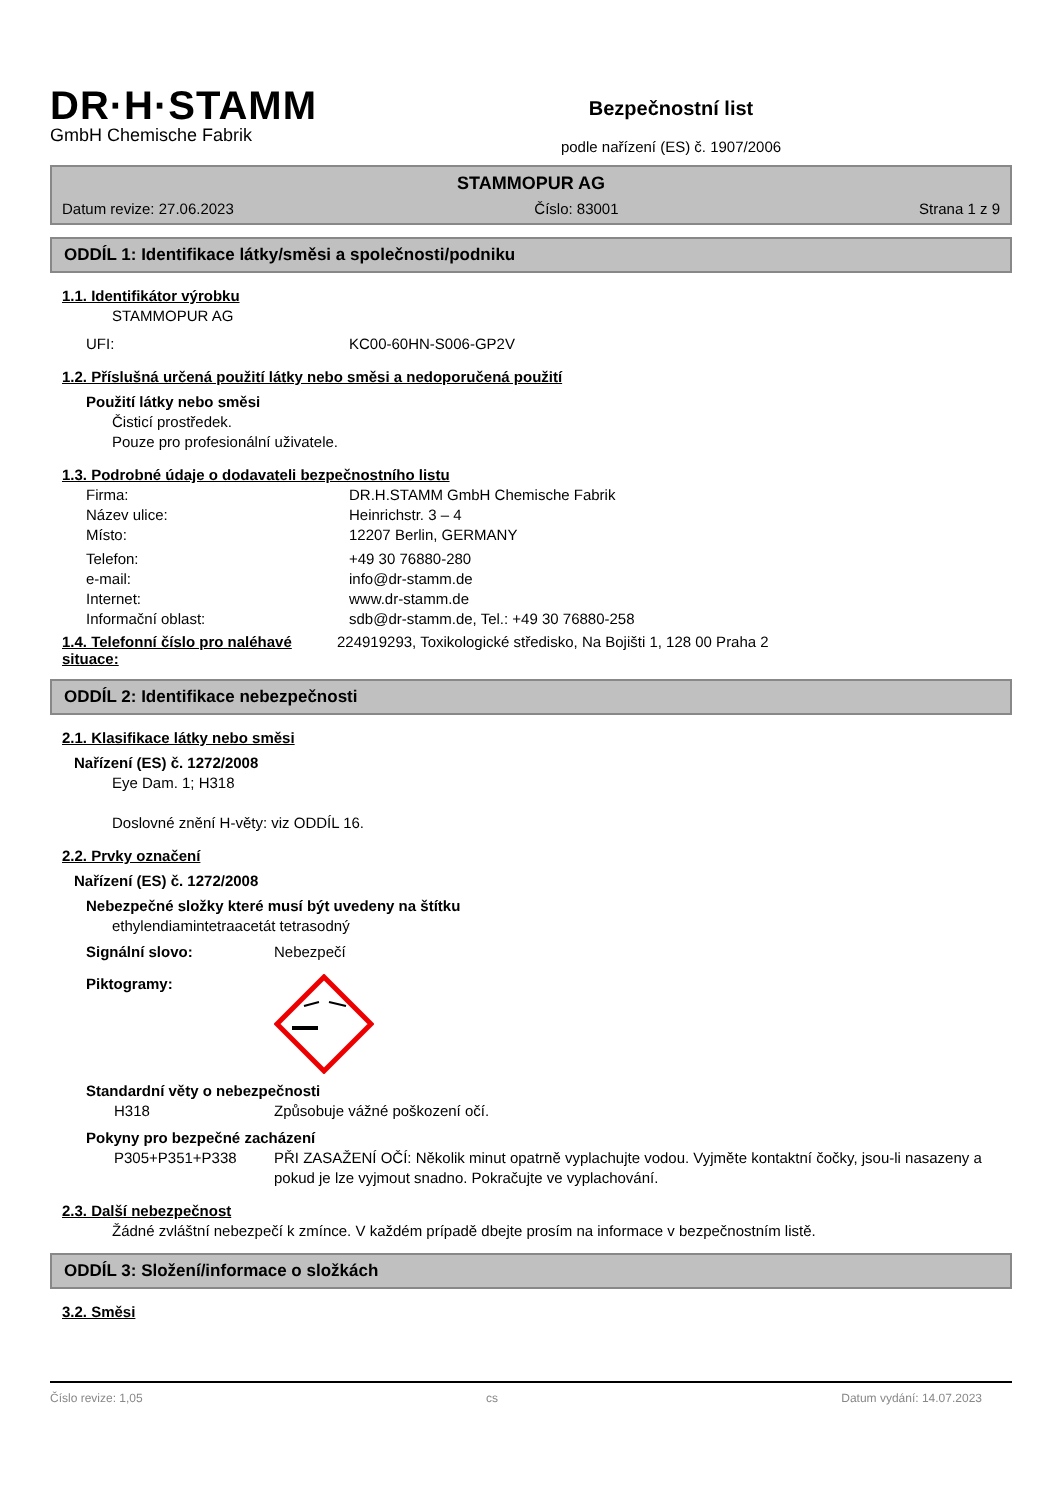DR·H·STAMM
GmbH Chemische Fabrik
Bezpečnostní list
podle nařízení (ES) č. 1907/2006
STAMMOPUR AG
Datum revize: 27.06.2023 Číslo: 83001 Strana 1 z 9
ODDÍL 1: Identifikace látky/směsi a společnosti/podniku
1.1. Identifikátor výrobku
STAMMOPUR AG
UFI: KC00-60HN-S006-GP2V
1.2. Příslušná určená použití látky nebo směsi a nedoporučená použití
Použití látky nebo směsi
Čisticí prostředek.
Pouze pro profesionální uživatele.
1.3. Podrobné údaje o dodavateli bezpečnostního listu
Firma: DR.H.STAMM GmbH Chemische Fabrik
Název ulice: Heinrichstr. 3 – 4
Místo: 12207 Berlin, GERMANY
Telefon: +49 30 76880-280
e-mail: info@dr-stamm.de
Internet: www.dr-stamm.de
Informační oblast: sdb@dr-stamm.de, Tel.: +49 30 76880-258
1.4. Telefonní číslo pro naléhavé situace:
224919293, Toxikologické středisko, Na Bojišti 1, 128 00 Praha 2
ODDÍL 2: Identifikace nebezpečnosti
2.1. Klasifikace látky nebo směsi
Nařízení (ES) č. 1272/2008
Eye Dam. 1; H318
Doslovné znění H-věty: viz ODDÍL 16.
2.2. Prvky označení
Nařízení (ES) č. 1272/2008
Nebezpečné složky které musí být uvedeny na štítku
ethylendiamintetraacetát tetrasodný
Signální slovo: Nebezpečí
Piktogramy:
Standardní věty o nebezpečnosti
H318 Způsobuje vážné poškození očí.
Pokyny pro bezpečné zacházení
P305+P351+P338 PŘI ZASAŽENÍ OČÍ: Několik minut opatrně vyplachujte vodou. Vyjměte kontaktní čočky, jsou-li nasazeny a pokud je lze vyjmout snadno. Pokračujte ve vyplachování.
2.3. Další nebezpečnost
Žádné zvláštní nebezpečí k zmínce. V každém prípadě dbejte prosím na informace v bezpečnostním listě.
ODDÍL 3: Složení/informace o složkách
3.2. Směsi
Číslo revize: 1,05 cs Datum vydání: 14.07.2023